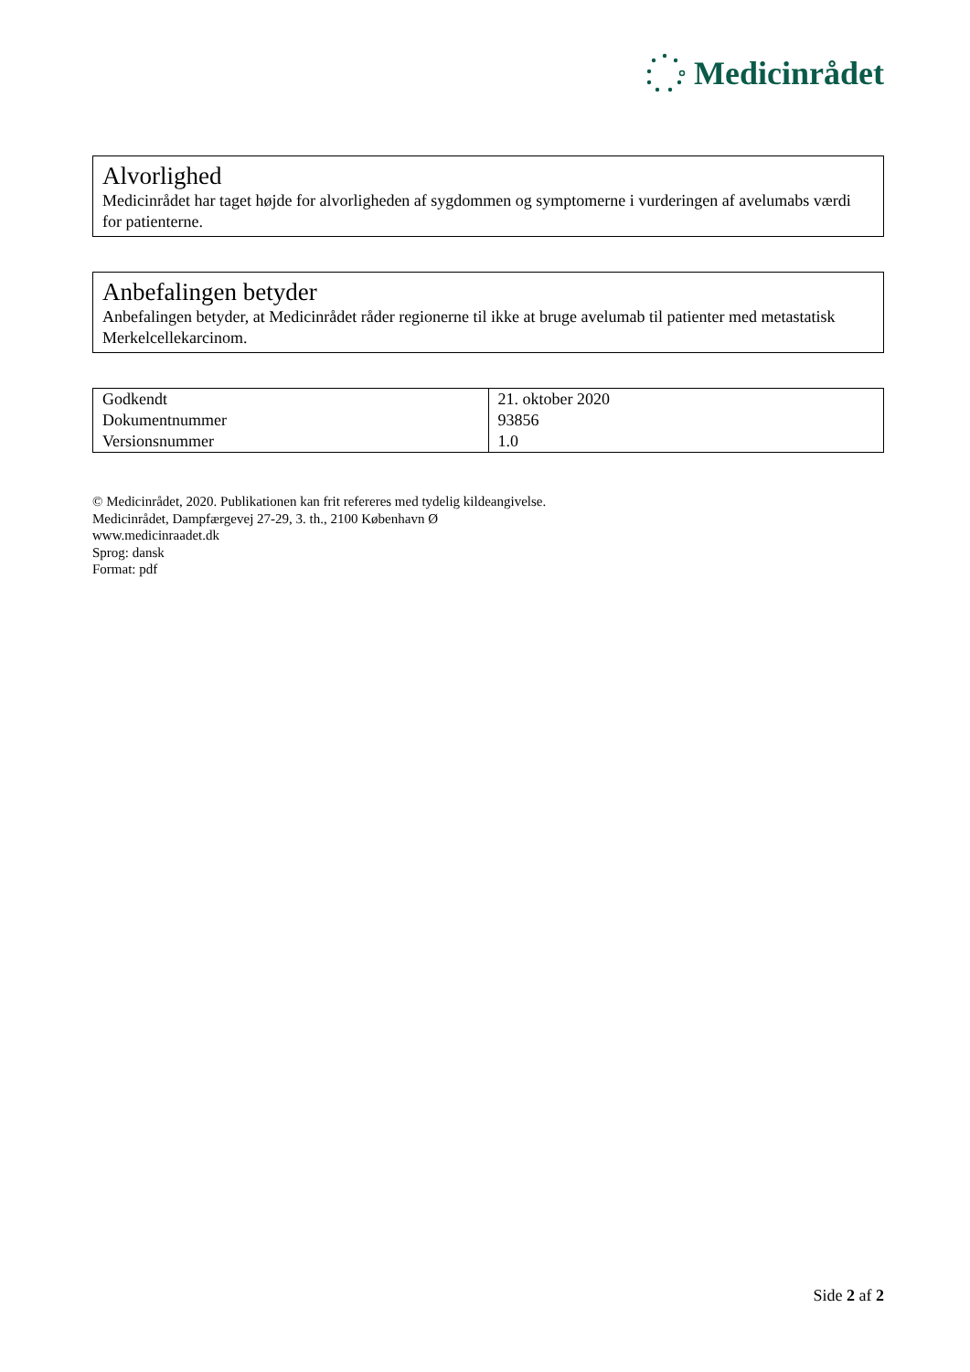Medicinrådet
Alvorlighed
Medicinrådet har taget højde for alvorligheden af sygdommen og symptomerne i vurderingen af avelumabs værdi for patienterne.
Anbefalingen betyder
Anbefalingen betyder, at Medicinrådet råder regionerne til ikke at bruge avelumab til patienter med metastatisk Merkelcellekarcinom.
| Godkendt | 21. oktober 2020 |
| Dokumentnummer | 93856 |
| Versionsnummer | 1.0 |
© Medicinrådet, 2020. Publikationen kan frit refereres med tydelig kildeangivelse.
Medicinrådet, Dampfærgevej 27-29, 3. th., 2100 København Ø
www.medicinraadet.dk
Sprog: dansk
Format: pdf
Side 2 af 2